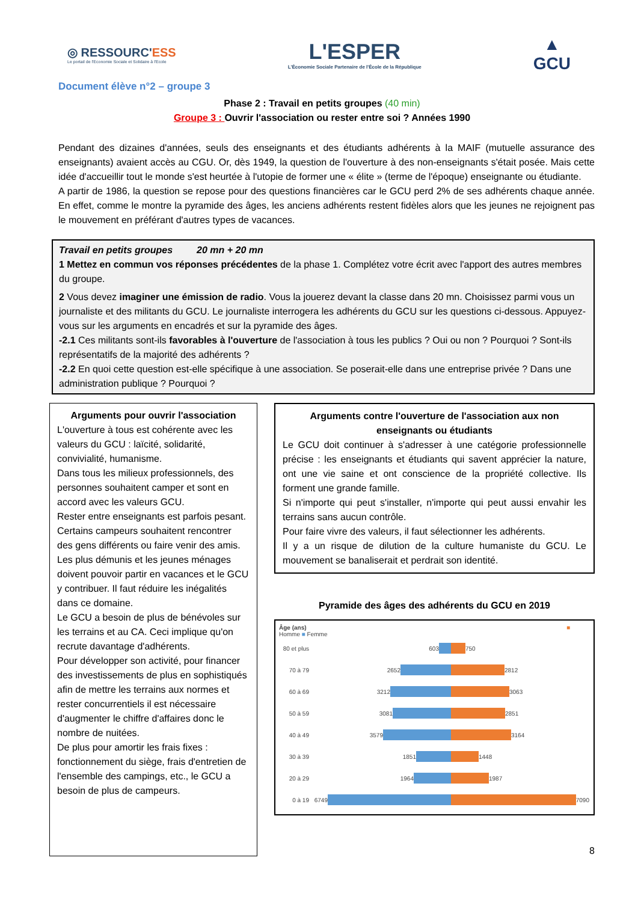◎ RESSOURC'ESS
Le portail de l'Economie Sociale et Solidaire à l'Ecole
L'ESPER
L'Économie Sociale Partenaire de l'École de la République
▲
GCU
Document élève n°2 – groupe 3
Phase 2 : Travail en petits groupes (40 min)
Groupe 3 : Ouvrir l'association ou rester entre soi ? Années 1990
Pendant des dizaines d'années, seuls des enseignants et des étudiants adhérents à la MAIF (mutuelle assurance des enseignants) avaient accès au CGU. Or, dès 1949, la question de l'ouverture à des non-enseignants s'était posée. Mais cette idée d'accueillir tout le monde s'est heurtée à l'utopie de former une « élite » (terme de l'époque) enseignante ou étudiante.
A partir de 1986, la question se repose pour des questions financières car le GCU perd 2% de ses adhérents chaque année. En effet, comme le montre la pyramide des âges, les anciens adhérents restent fidèles alors que les jeunes ne rejoignent pas le mouvement en préférant d'autres types de vacances.
Travail en petits groupes 20 mn + 20 mn
1 Mettez en commun vos réponses précédentes de la phase 1. Complétez votre écrit avec l'apport des autres membres du groupe.
2 Vous devez imaginer une émission de radio. Vous la jouerez devant la classe dans 20 mn. Choisissez parmi vous un journaliste et des militants du GCU. Le journaliste interrogera les adhérents du GCU sur les questions ci-dessous. Appuyez-vous sur les arguments en encadrés et sur la pyramide des âges.
-2.1 Ces militants sont-ils favorables à l'ouverture de l'association à tous les publics ? Oui ou non ? Pourquoi ? Sont-ils représentatifs de la majorité des adhérents ?
-2.2 En quoi cette question est-elle spécifique à une association. Se poserait-elle dans une entreprise privée ? Dans une administration publique ? Pourquoi ?
Arguments pour ouvrir l'association
L'ouverture à tous est cohérente avec les valeurs du GCU : laïcité, solidarité, convivialité, humanisme.
Dans tous les milieux professionnels, des personnes souhaitent camper et sont en accord avec les valeurs GCU.
Rester entre enseignants est parfois pesant. Certains campeurs souhaitent rencontrer des gens différents ou faire venir des amis.
Les plus démunis et les jeunes ménages doivent pouvoir partir en vacances et le GCU y contribuer. Il faut réduire les inégalités dans ce domaine.
Le GCU a besoin de plus de bénévoles sur les terrains et au CA. Ceci implique qu'on recrute davantage d'adhérents.
Pour développer son activité, pour financer des investissements de plus en sophistiqués afin de mettre les terrains aux normes et rester concurrentiels il est nécessaire d'augmenter le chiffre d'affaires donc le nombre de nuitées.
De plus pour amortir les frais fixes : fonctionnement du siège, frais d'entretien de l'ensemble des campings, etc., le GCU a besoin de plus de campeurs.
Arguments contre l'ouverture de l'association aux non enseignants ou étudiants
Le GCU doit continuer à s'adresser à une catégorie professionnelle précise : les enseignants et étudiants qui savent apprécier la nature, ont une vie saine et ont conscience de la propriété collective. Ils forment une grande famille.
Si n'importe qui peut s'installer, n'importe qui peut aussi envahir les terrains sans aucun contrôle.
Pour faire vivre des valeurs, il faut sélectionner les adhérents.
Il y a un risque de dilution de la culture humaniste du GCU. Le mouvement se banaliserait et perdrait son identité.
Pyramide des âges des adhérents du GCU en 2019
Âge (ans) ■ Homme ■ Femme
80 et plus
603 750
70 à 79 2652 2812
60 à 69 3212 3063
50 à 59 3081 2851
40 à 49 3579 3164
30 à 39 1851 1448
20 à 29 1964 1987
0 à 19 6749 7090
8